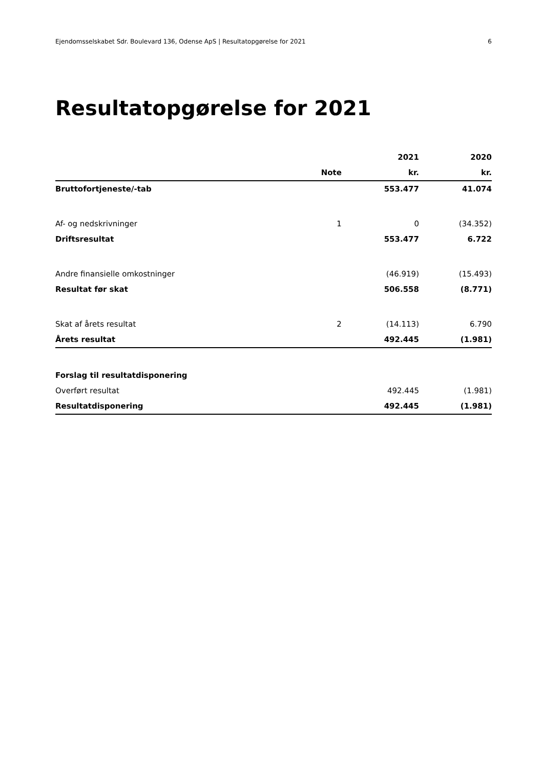Ejendomsselskabet Sdr. Boulevard 136, Odense ApS | Resultatopgørelse for 2021 6
Resultatopgørelse for 2021
| | | 2021 | 2020 |
| --- | --- | --- | --- |
| | Note | kr. | kr. |
| Bruttofortjeneste/-tab | | 553.477 | 41.074 |
| Af- og nedskrivninger | 1 | 0 | (34.352) |
| Driftsresultat | | 553.477 | 6.722 |
| Andre finansielle omkostninger | | (46.919) | (15.493) |
| Resultat før skat | | 506.558 | (8.771) |
| Skat af årets resultat | 2 | (14.113) | 6.790 |
| Årets resultat | | 492.445 | (1.981) |
| Forslag til resultatdisponering | | | |
| Overført resultat | | 492.445 | (1.981) |
| Resultatdisponering | | 492.445 | (1.981) |